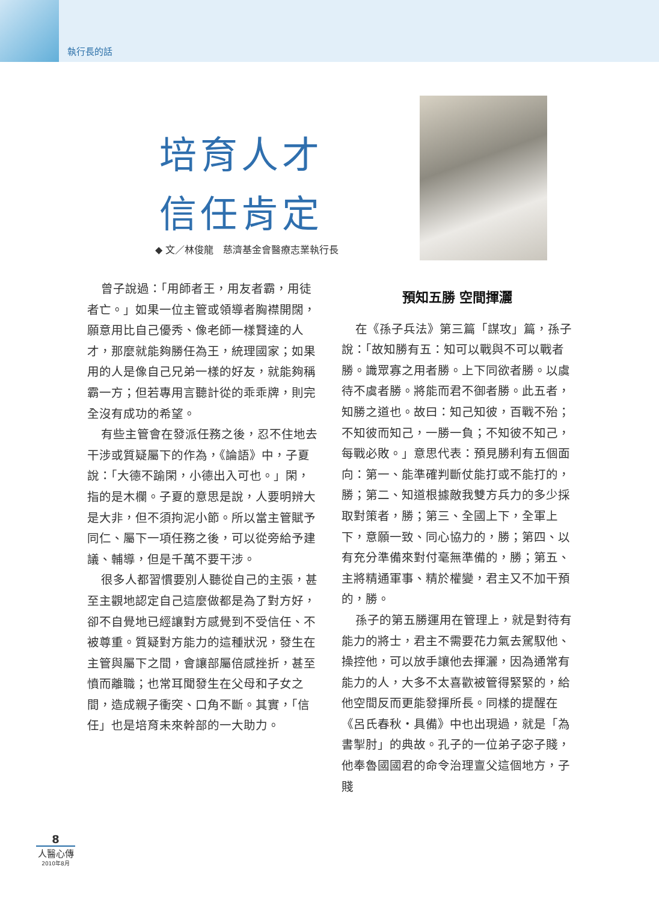執行長的話
培育人才
信任肯定
◆ 文／林俊龍　慈濟基金會醫療志業執行長
曾子說過：「用師者王，用友者霸，用徒者亡。」如果一位主管或領導者胸襟開闊，願意用比自己優秀、像老師一樣賢達的人才，那麼就能夠勝任為王，統理國家；如果用的人是像自己兄弟一樣的好友，就能夠稱霸一方；但若專用言聽計從的乖乖牌，則完全沒有成功的希望。
有些主管會在發派任務之後，忍不住地去干涉或質疑屬下的作為，《論語》中，子夏說：「大德不踰閑，小德出入可也。」閑，指的是木欄。子夏的意思是說，人要明辨大是大非，但不須拘泥小節。所以當主管賦予同仁、屬下一項任務之後，可以從旁給予建議、輔導，但是千萬不要干涉。
很多人都習慣要別人聽從自己的主張，甚至主觀地認定自己這麼做都是為了對方好，卻不自覺地已經讓對方感覺到不受信任、不被尊重。質疑對方能力的這種狀況，發生在主管與屬下之間，會讓部屬倍感挫折，甚至憤而離職；也常耳聞發生在父母和子女之間，造成親子衝突、口角不斷。其實，「信任」也是培育未來幹部的一大助力。
預知五勝 空間揮灑
在《孫子兵法》第三篇「謀攻」篇，孫子說：「故知勝有五：知可以戰與不可以戰者勝。識眾寡之用者勝。上下同欲者勝。以虞待不虞者勝。將能而君不御者勝。此五者，知勝之道也。故曰：知己知彼，百戰不殆；不知彼而知己，一勝一負；不知彼不知己，每戰必敗。」意思代表：預見勝利有五個面向：第一、能準確判斷仗能打或不能打的，勝；第二、知道根據敵我雙方兵力的多少採取對策者，勝；第三、全國上下，全軍上下，意願一致、同心協力的，勝；第四、以有充分準備來對付毫無準備的，勝；第五、主將精通軍事、精於權變，君主又不加干預的，勝。
孫子的第五勝運用在管理上，就是對待有能力的將士，君主不需要花力氣去駕馭他、操控他，可以放手讓他去揮灑，因為通常有能力的人，大多不太喜歡被管得緊緊的，給他空間反而更能發揮所長。同樣的提醒在《呂氏春秋・具備》中也出現過，就是「為書掣肘」的典故。孔子的一位弟子宓子賤，他奉魯國國君的命令治理亶父這個地方，子賤
8
人醫心傳
2010年8月